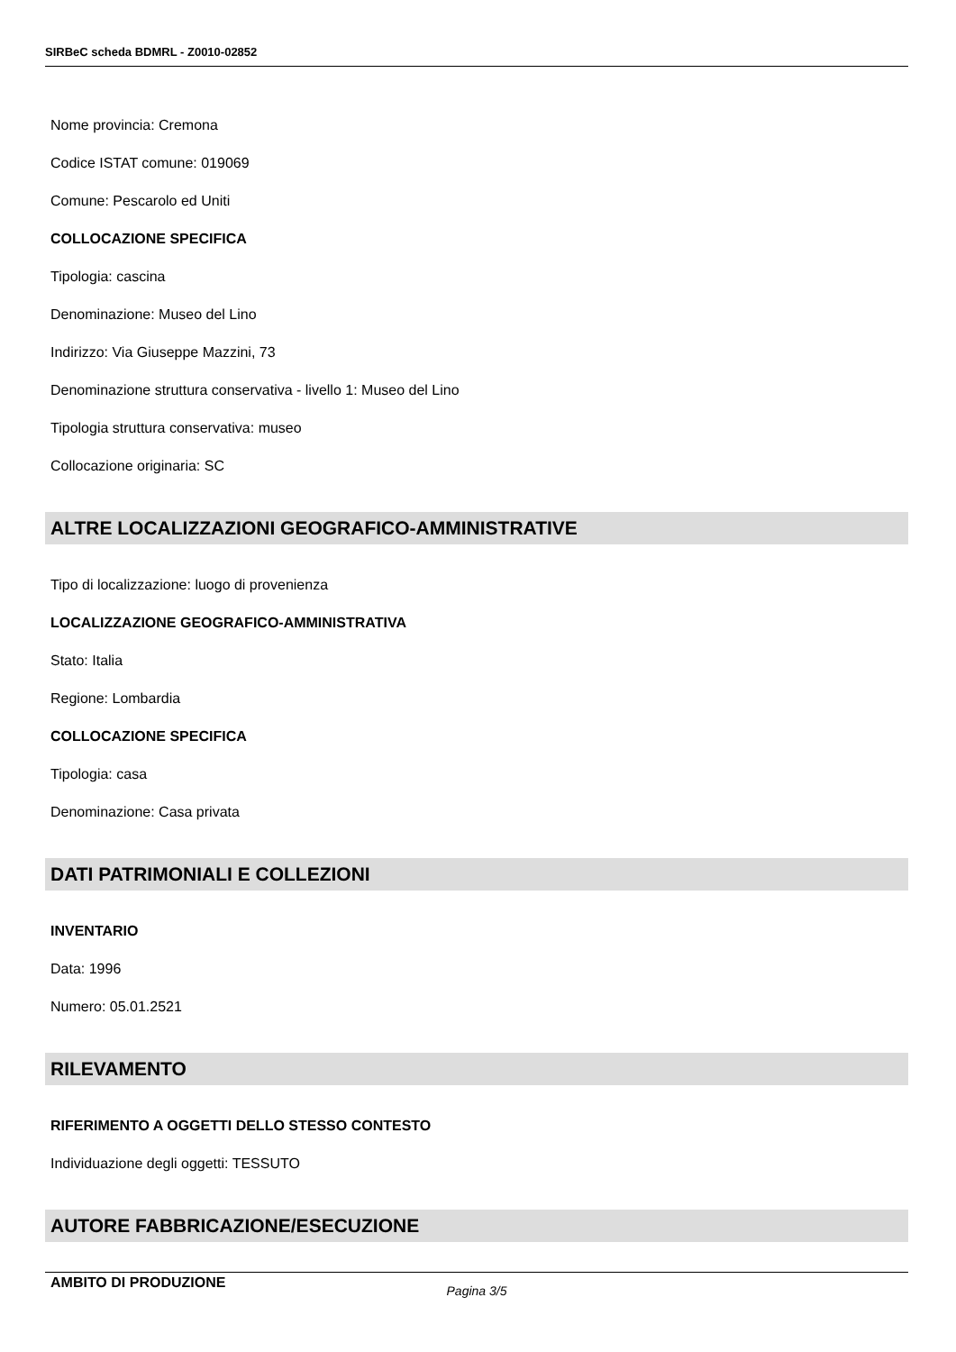SIRBeC scheda BDMRL - Z0010-02852
Nome provincia: Cremona
Codice ISTAT comune: 019069
Comune: Pescarolo ed Uniti
COLLOCAZIONE SPECIFICA
Tipologia: cascina
Denominazione: Museo del Lino
Indirizzo: Via Giuseppe Mazzini, 73
Denominazione struttura conservativa - livello 1: Museo del Lino
Tipologia struttura conservativa: museo
Collocazione originaria: SC
ALTRE LOCALIZZAZIONI GEOGRAFICO-AMMINISTRATIVE
Tipo di localizzazione: luogo di provenienza
LOCALIZZAZIONE GEOGRAFICO-AMMINISTRATIVA
Stato: Italia
Regione: Lombardia
COLLOCAZIONE SPECIFICA
Tipologia: casa
Denominazione: Casa privata
DATI PATRIMONIALI E COLLEZIONI
INVENTARIO
Data: 1996
Numero: 05.01.2521
RILEVAMENTO
RIFERIMENTO A OGGETTI DELLO STESSO CONTESTO
Individuazione degli oggetti: TESSUTO
AUTORE FABBRICAZIONE/ESECUZIONE
AMBITO DI PRODUZIONE
Pagina 3/5